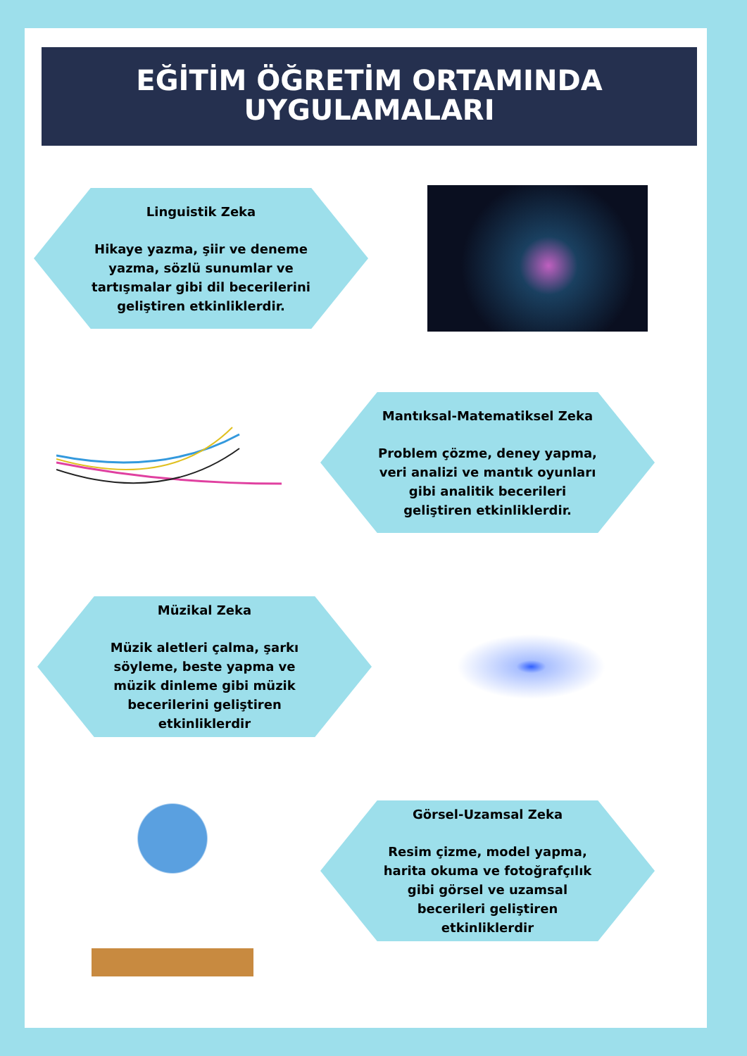EĞİTİM ÖĞRETİM ORTAMINDA
UYGULAMALARI
Linguistik Zeka
Hikaye yazma, şiir ve deneme yazma, sözlü sunumlar ve tartışmalar gibi dil becerilerini geliştiren etkinliklerdir.
Mantıksal-Matematiksel Zeka
Problem çözme, deney yapma, veri analizi ve mantık oyunları gibi analitik becerileri geliştiren etkinliklerdir.
Müzikal Zeka
Müzik aletleri çalma, şarkı söyleme, beste yapma ve müzik dinleme gibi müzik becerilerini geliştiren etkinliklerdir
Görsel-Uzamsal Zeka
Resim çizme, model yapma, harita okuma ve fotoğrafçılık gibi görsel ve uzamsal becerileri geliştiren etkinliklerdir